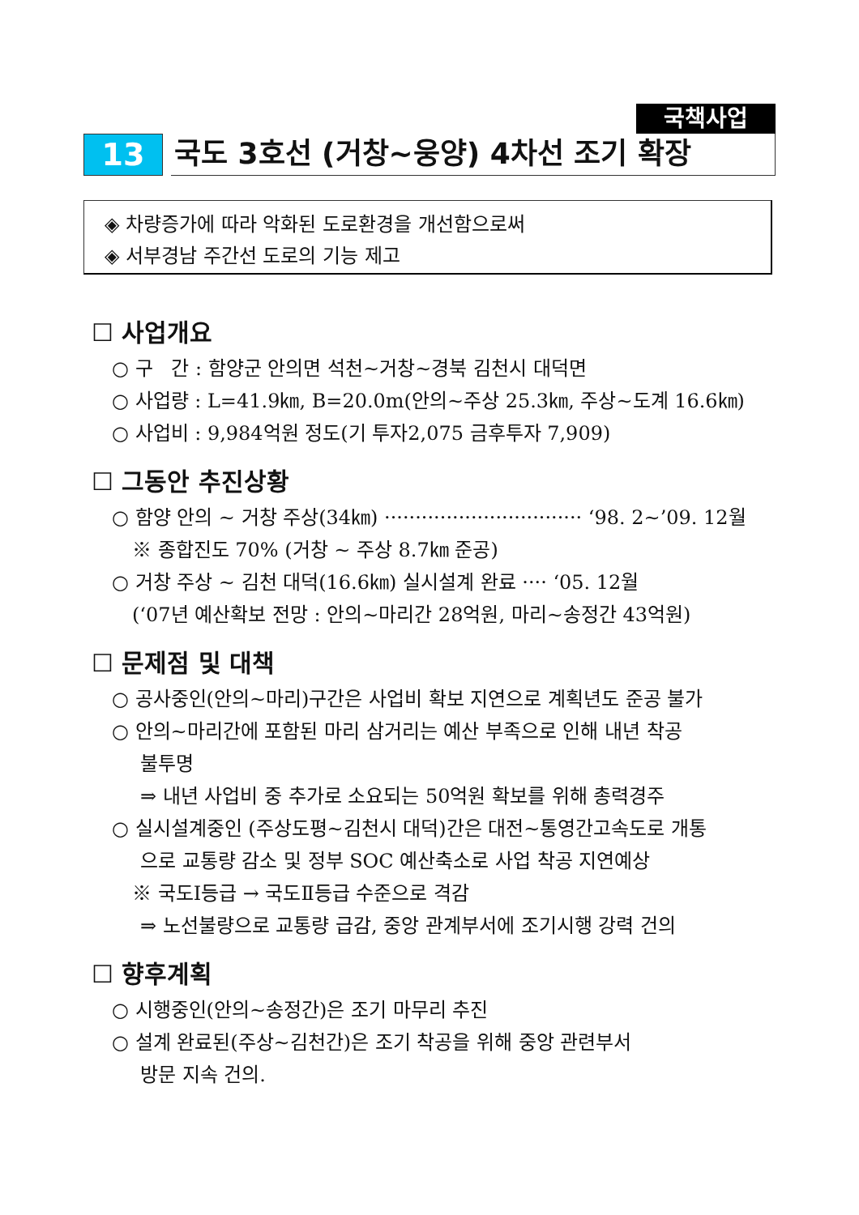국책사업
13
국도 3호선 (거창~웅양) 4차선 조기 확장
◈ 차량증가에 따라 악화된 도로환경을 개선함으로써
◈ 서부경남 주간선 도로의 기능 제고
☐ 사업개요
○ 구 간 : 함양군 안의면 석천~거창~경북 김천시 대덕면
○ 사업량 : L=41.9㎞, B=20.0m(안의~주상 25.3㎞, 주상~도계 16.6㎞)
○ 사업비 : 9,984억원 정도(기 투자2,075 금후투자 7,909)
☐ 그동안 추진상황
○ 함양 안의 ~ 거창 주상(34㎞) ································ ‘98. 2~’09. 12월
※ 종합진도 70% (거창 ~ 주상 8.7㎞ 준공)
○ 거창 주상 ~ 김천 대덕(16.6㎞) 실시설계 완료 ···· ‘05. 12월
(‘07년 예산확보 전망 : 안의~마리간 28억원, 마리~송정간 43억원)
☐ 문제점 및 대책
○ 공사중인(안의~마리)구간은 사업비 확보 지연으로 계획년도 준공 불가
○ 안의~마리간에 포함된 마리 삼거리는 예산 부족으로 인해 내년 착공
불투명
⇒ 내년 사업비 중 추가로 소요되는 50억원 확보를 위해 총력경주
○ 실시설계중인 (주상도평~김천시 대덕)간은 대전~통영간고속도로 개통
으로 교통량 감소 및 정부 SOC 예산축소로 사업 착공 지연예상
※ 국도Ⅰ등급 → 국도Ⅱ등급 수준으로 격감
⇒ 노선불량으로 교통량 급감, 중앙 관계부서에 조기시행 강력 건의
☐ 향후계획
○ 시행중인(안의~송정간)은 조기 마무리 추진
○ 설계 완료된(주상~김천간)은 조기 착공을 위해 중앙 관련부서
방문 지속 건의.